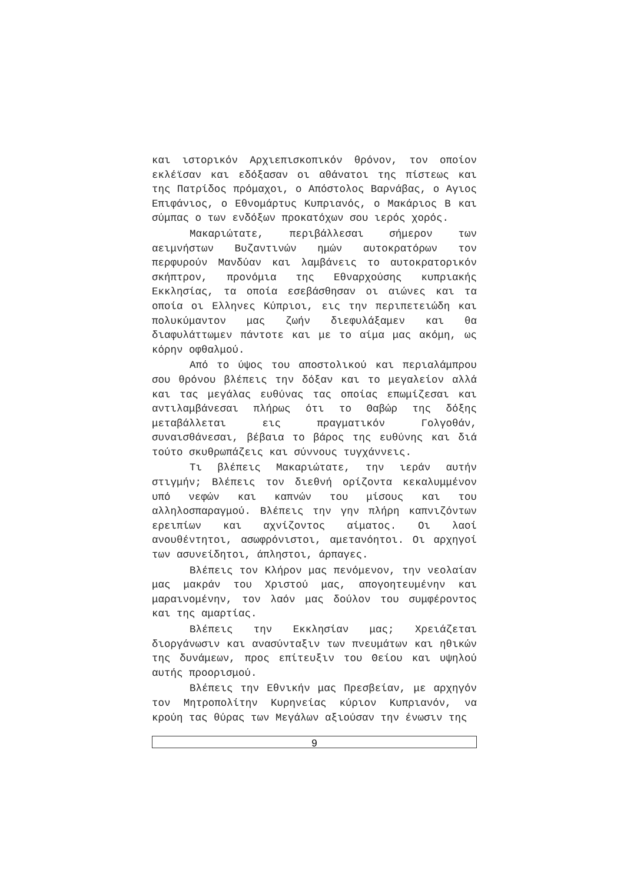και ιστορικόν Αρχιεπισκοπικόν θρόνον, τον οποίον εκλέϊσαν και εδόξασαν οι αθάνατοι της πίστεως και της Πατρίδος πρόμαχοι, ο Απόστολος Βαρνάβας, ο Αγιος Επιφάνιος, ο Εθνομάρτυς Κυπριανός, ο Μακάριος Β και σύμπας ο των ενδόξων προκατόχων σου ιερός χορός.
Μακαριώτατε, περιβάλλεσαι σήμερον των αειμνήστων Βυζαντινών ημών αυτοκρατόρων τον περφυρούν Μανδύαν και λαμβάνεις το αυτοκρατορικόν σκήπτρον, προνόμια της Εθναρχούσης κυπριακής Εκκλησίας, τα οποία εσεβάσθησαν οι αιώνες και τα οποία οι Ελληνες Κύπριοι, εις την περιπετειώδη και πολυκύμαντον μας ζωήν διεφυλάξαμεν και θα διαφυλάττωμεν πάντοτε και με το αίμα μας ακόμη, ως κόρην οφθαλμού.
Από το ύψος του αποστολικού και περιαλάμπρου σου θρόνου βλέπεις την δόξαν και το μεγαλείον αλλά και τας μεγάλας ευθύνας τας οποίας επωμίζεσαι και αντιλαμβάνεσαι πλήρως ότι το Θαβώρ της δόξης μεταβάλλεται εις πραγματικόν Γολγοθάν, συναισθάνεσαι, βέβαια το βάρος της ευθύνης και διά τούτο σκυθρωπάζεις και σύννους τυγχάννεις.
Τι βλέπεις Μακαριώτατε, την ιεράν αυτήν στιγμήν; Βλέπεις τον διεθνή ορίζοντα κεκαλυμμένον υπό νεφών και καπνών του μίσους και του αλληλοσπαραγμού. Βλέπεις την γην πλήρη καπνιζόντων ερειπίων και αχνίζοντος αίματος. Οι λαοί ανουθέντητοι, ασωφρόνιστοι, αμετανόητοι. Οι αρχηγοί των ασυνείδητοι, άπληστοι, άρπαγες.
Βλέπεις τον Κλήρον μας πενόμενον, την νεολαίαν μας μακράν του Χριστού μας, απογοητευμένην και μαραινομένην, τον λαόν μας δούλον του συμφέροντος και της αμαρτίας.
Βλέπεις την Εκκλησίαν μας; Χρειάζεται διοργάνωσιν και ανασύνταξιν των πνευμάτων και ηθικών της δυνάμεων, προς επίτευξιν του Θείου και υψηλού αυτής προορισμού.
Βλέπεις την Εθνικήν μας Πρεσβείαν, με αρχηγόν τον Μητροπολίτην Κυρηνείας κύριον Κυπριανόν, να κρούη τας θύρας των Μεγάλων αξιούσαν την ένωσιν της
9